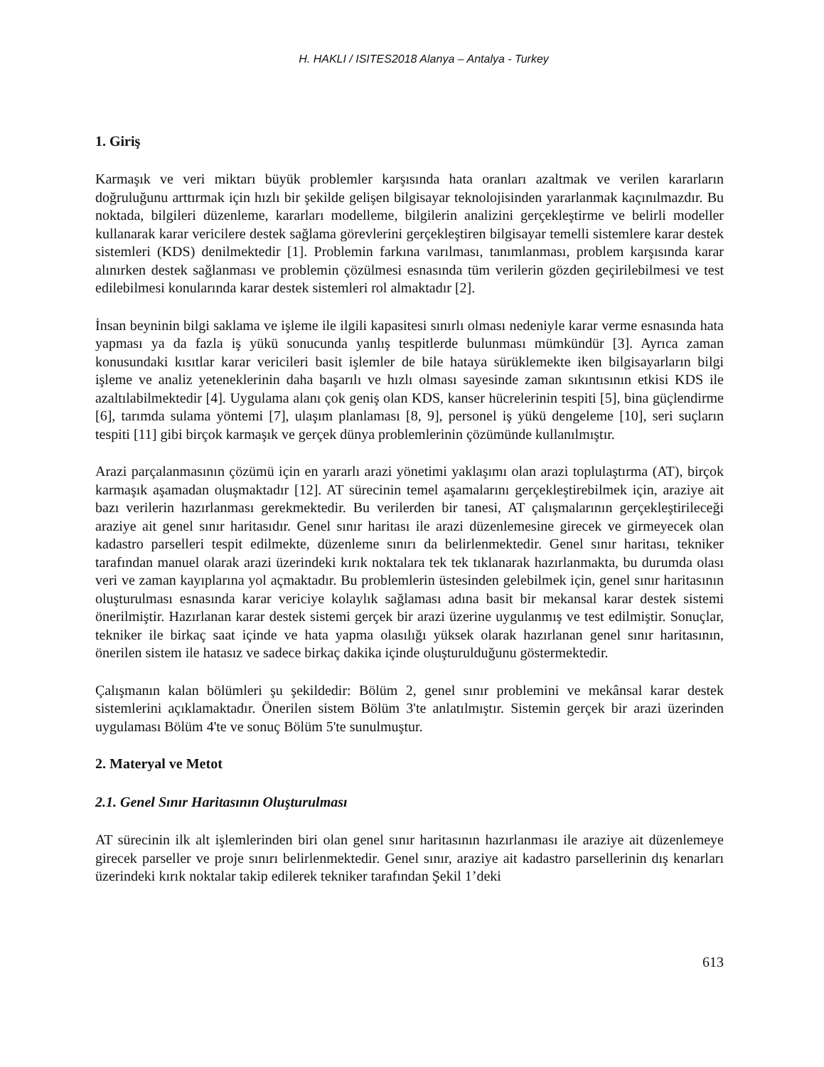H. HAKLI / ISITES2018 Alanya – Antalya - Turkey
1. Giriş
Karmaşık ve veri miktarı büyük problemler karşısında hata oranları azaltmak ve verilen kararların doğruluğunu arttırmak için hızlı bir şekilde gelişen bilgisayar teknolojisinden yararlanmak kaçınılmazdır. Bu noktada, bilgileri düzenleme, kararları modelleme, bilgilerin analizini gerçekleştirme ve belirli modeller kullanarak karar vericilere destek sağlama görevlerini gerçekleştiren bilgisayar temelli sistemlere karar destek sistemleri (KDS) denilmektedir [1]. Problemin farkına varılması, tanımlanması, problem karşısında karar alınırken destek sağlanması ve problemin çözülmesi esnasında tüm verilerin gözden geçirilebilmesi ve test edilebilmesi konularında karar destek sistemleri rol almaktadır [2].
İnsan beyninin bilgi saklama ve işleme ile ilgili kapasitesi sınırlı olması nedeniyle karar verme esnasında hata yapması ya da fazla iş yükü sonucunda yanlış tespitlerde bulunması mümkündür [3]. Ayrıca zaman konusundaki kısıtlar karar vericileri basit işlemler de bile hataya sürüklemekte iken bilgisayarların bilgi işleme ve analiz yeteneklerinin daha başarılı ve hızlı olması sayesinde zaman sıkıntısının etkisi KDS ile azaltılabilmektedir [4]. Uygulama alanı çok geniş olan KDS, kanser hücrelerinin tespiti [5], bina güçlendirme [6], tarımda sulama yöntemi [7], ulaşım planlaması [8, 9], personel iş yükü dengeleme [10], seri suçların tespiti [11] gibi birçok karmaşık ve gerçek dünya problemlerinin çözümünde kullanılmıştır.
Arazi parçalanmasının çözümü için en yararlı arazi yönetimi yaklaşımı olan arazi toplulaştırma (AT), birçok karmaşık aşamadan oluşmaktadır [12]. AT sürecinin temel aşamalarını gerçekleştirebilmek için, araziye ait bazı verilerin hazırlanması gerekmektedir. Bu verilerden bir tanesi, AT çalışmalarının gerçekleştirileceği araziye ait genel sınır haritasıdır. Genel sınır haritası ile arazi düzenlemesine girecek ve girmeyecek olan kadastro parselleri tespit edilmekte, düzenleme sınırı da belirlenmektedir. Genel sınır haritası, tekniker tarafından manuel olarak arazi üzerindeki kırık noktalara tek tek tıklanarak hazırlanmakta, bu durumda olası veri ve zaman kayıplarına yol açmaktadır. Bu problemlerin üstesinden gelebilmek için, genel sınır haritasının oluşturulması esnasında karar vericiye kolaylık sağlaması adına basit bir mekansal karar destek sistemi önerilmiştir. Hazırlanan karar destek sistemi gerçek bir arazi üzerine uygulanmış ve test edilmiştir. Sonuçlar, tekniker ile birkaç saat içinde ve hata yapma olasılığı yüksek olarak hazırlanan genel sınır haritasının, önerilen sistem ile hatasız ve sadece birkaç dakika içinde oluşturulduğunu göstermektedir.
Çalışmanın kalan bölümleri şu şekildedir: Bölüm 2, genel sınır problemini ve mekânsal karar destek sistemlerini açıklamaktadır. Önerilen sistem Bölüm 3'te anlatılmıştır. Sistemin gerçek bir arazi üzerinden uygulaması Bölüm 4'te ve sonuç Bölüm 5'te sunulmuştur.
2. Materyal ve Metot
2.1. Genel Sınır Haritasının Oluşturulması
AT sürecinin ilk alt işlemlerinden biri olan genel sınır haritasının hazırlanması ile araziye ait düzenlemeye girecek parseller ve proje sınırı belirlenmektedir. Genel sınır, araziye ait kadastro parsellerinin dış kenarları üzerindeki kırık noktalar takip edilerek tekniker tarafından Şekil 1’deki
613